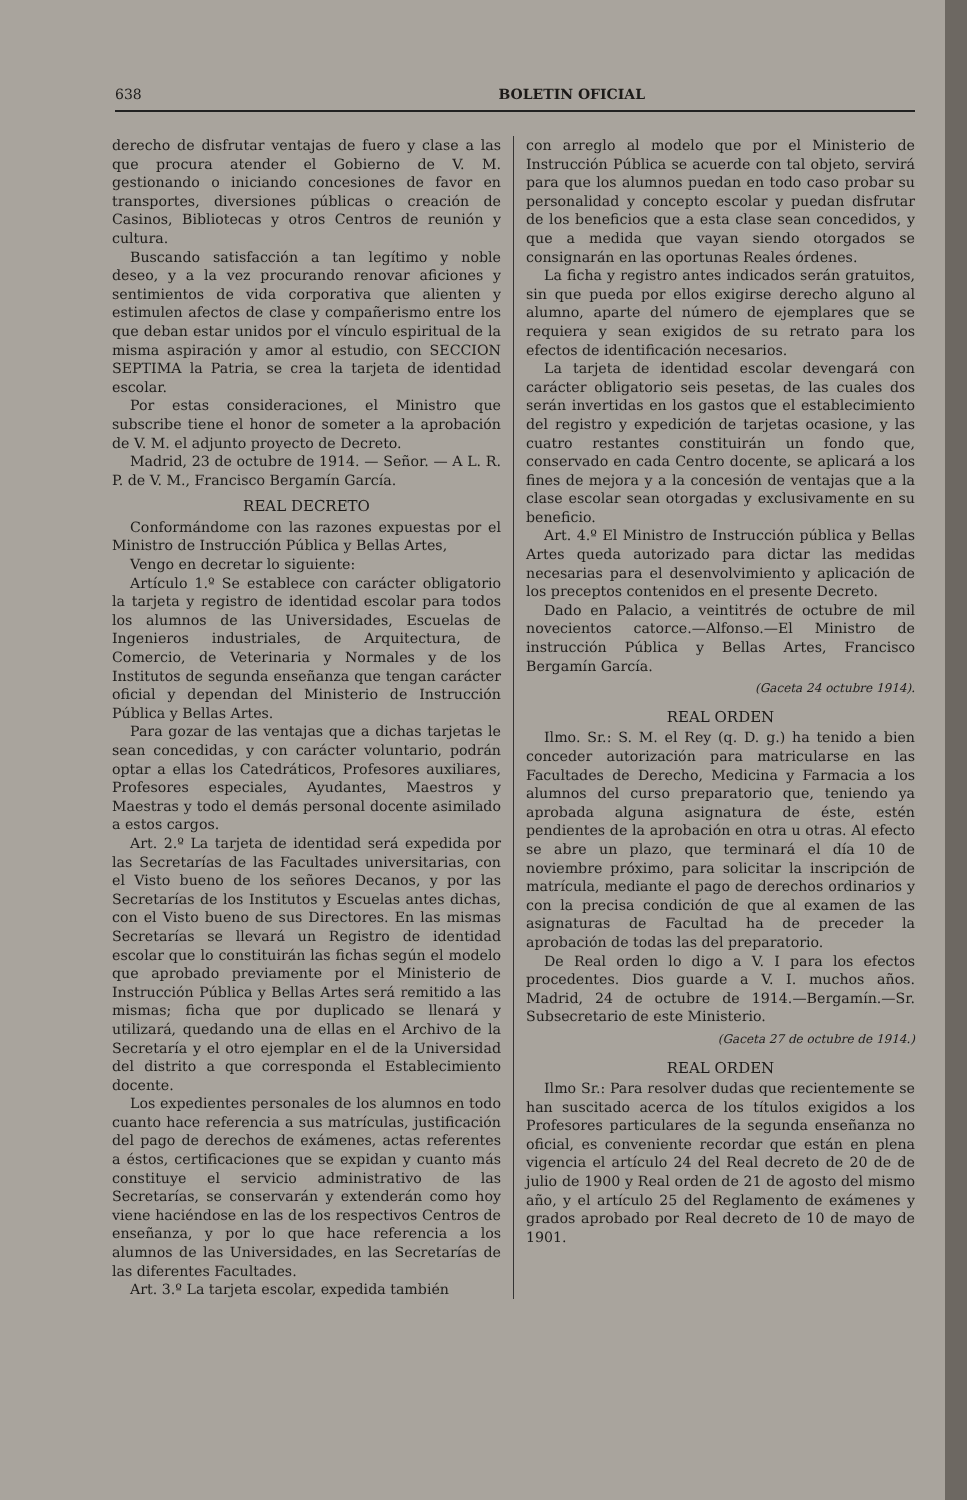638 BOLETIN OFICIAL
derecho de disfrutar ventajas de fuero y clase a las que procura atender el Gobierno de V. M. gestionando o iniciando concesiones de favor en transportes, diversiones públicas o creación de Casinos, Bibliotecas y otros Centros de reunión y cultura.
Buscando satisfacción a tan legítimo y noble deseo, y a la vez procurando renovar aficiones y sentimientos de vida corporativa que alienten y estimulen afectos de clase y compañerismo entre los que deban estar unidos por el vínculo espiritual de la misma aspiración y amor al estudio, con SECCION SEPTIMA la Patria, se crea la tarjeta de identidad escolar.
Por estas consideraciones, el Ministro que subscribe tiene el honor de someter a la aprobación de V. M. el adjunto proyecto de Decreto.
Madrid, 23 de octubre de 1914. — Señor. — A L. R. P. de V. M., Francisco Bergamín García.
REAL DECRETO
Conformándome con las razones expuestas por el Ministro de Instrucción Pública y Bellas Artes,
Vengo en decretar lo siguiente:
Artículo 1.º Se establece con carácter obligatorio la tarjeta y registro de identidad escolar para todos los alumnos de las Universidades, Escuelas de Ingenieros industriales, de Arquitectura, de Comercio, de Veterinaria y Normales y de los Institutos de segunda enseñanza que tengan carácter oficial y dependan del Ministerio de Instrucción Pública y Bellas Artes.
Para gozar de las ventajas que a dichas tarjetas le sean concedidas, y con carácter voluntario, podrán optar a ellas los Catedráticos, Profesores auxiliares, Profesores especiales, Ayudantes, Maestros y Maestras y todo el demás personal docente asimilado a estos cargos.
Art. 2.º La tarjeta de identidad será expedida por las Secretarías de las Facultades universitarias, con el Visto bueno de los señores Decanos, y por las Secretarías de los Institutos y Escuelas antes dichas, con el Visto bueno de sus Directores. En las mismas Secretarías se llevará un Registro de identidad escolar que lo constituirán las fichas según el modelo que aprobado previamente por el Ministerio de Instrucción Pública y Bellas Artes será remitido a las mismas; ficha que por duplicado se llenará y utilizará, quedando una de ellas en el Archivo de la Secretaría y el otro ejemplar en el de la Universidad del distrito a que corresponda el Establecimiento docente.
Los expedientes personales de los alumnos en todo cuanto hace referencia a sus matrículas, justificación del pago de derechos de exámenes, actas referentes a éstos, certificaciones que se expidan y cuanto más constituye el servicio administrativo de las Secretarías, se conservarán y extenderán como hoy viene haciéndose en las de los respectivos Centros de enseñanza, y por lo que hace referencia a los alumnos de las Universidades, en las Secretarías de las diferentes Facultades.
Art. 3.º La tarjeta escolar, expedida también
con arreglo al modelo que por el Ministerio de Instrucción Pública se acuerde con tal objeto, servirá para que los alumnos puedan en todo caso probar su personalidad y concepto escolar y puedan disfrutar de los beneficios que a esta clase sean concedidos, y que a medida que vayan siendo otorgados se consignarán en las oportunas Reales órdenes.
La ficha y registro antes indicados serán gratuitos, sin que pueda por ellos exigirse derecho alguno al alumno, aparte del número de ejemplares que se requiera y sean exigidos de su retrato para los efectos de identificación necesarios.
La tarjeta de identidad escolar devengará con carácter obligatorio seis pesetas, de las cuales dos serán invertidas en los gastos que el establecimiento del registro y expedición de tarjetas ocasione, y las cuatro restantes constituirán un fondo que, conservado en cada Centro docente, se aplicará a los fines de mejora y a la concesión de ventajas que a la clase escolar sean otorgadas y exclusivamente en su beneficio.
Art. 4.º El Ministro de Instrucción pública y Bellas Artes queda autorizado para dictar las medidas necesarias para el desenvolvimiento y aplicación de los preceptos contenidos en el presente Decreto.
Dado en Palacio, a veintitrés de octubre de mil novecientos catorce.—Alfonso.—El Ministro de instrucción Pública y Bellas Artes, Francisco Bergamín García.
(Gaceta 24 octubre 1914).
REAL ORDEN
Ilmo. Sr.: S. M. el Rey (q. D. g.) ha tenido a bien conceder autorización para matricularse en las Facultades de Derecho, Medicina y Farmacia a los alumnos del curso preparatorio que, teniendo ya aprobada alguna asignatura de éste, estén pendientes de la aprobación en otra u otras. Al efecto se abre un plazo, que terminará el día 10 de noviembre próximo, para solicitar la inscripción de matrícula, mediante el pago de derechos ordinarios y con la precisa condición de que al examen de las asignaturas de Facultad ha de preceder la aprobación de todas las del preparatorio.
De Real orden lo digo a V. I para los efectos procedentes. Dios guarde a V. I. muchos años. Madrid, 24 de octubre de 1914.—Bergamín.—Sr. Subsecretario de este Ministerio.
(Gaceta 27 de octubre de 1914.)
REAL ORDEN
Ilmo Sr.: Para resolver dudas que recientemente se han suscitado acerca de los títulos exigidos a los Profesores particulares de la segunda enseñanza no oficial, es conveniente recordar que están en plena vigencia el artículo 24 del Real decreto de 20 de de julio de 1900 y Real orden de 21 de agosto del mismo año, y el artículo 25 del Reglamento de exámenes y grados aprobado por Real decreto de 10 de mayo de 1901.